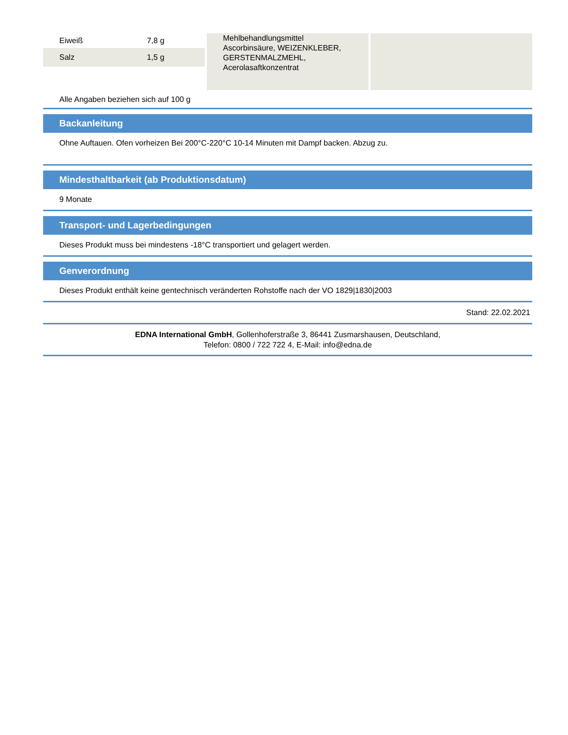| Eiweiß | 7,8 g |
| Salz | 1,5 g |
Mehlbehandlungsmittel
Ascorbinsäure, WEIZENKLEBER,
GERSTENMALZMEHL,
Acerolasaftkonzentrat
Alle Angaben beziehen sich auf 100 g
Backanleitung
Ohne Auftauen. Ofen vorheizen Bei 200°C-220°C 10-14 Minuten mit Dampf backen. Abzug zu.
Mindesthaltbarkeit (ab Produktionsdatum)
9 Monate
Transport- und Lagerbedingungen
Dieses Produkt muss bei mindestens -18°C transportiert und gelagert werden.
Genverordnung
Dieses Produkt enthält keine gentechnisch veränderten Rohstoffe nach der VO 1829|1830|2003
Stand: 22.02.2021
EDNA International GmbH, Gollenhoferstraße 3, 86441 Zusmarshausen, Deutschland,
Telefon: 0800 / 722 722 4, E-Mail: info@edna.de